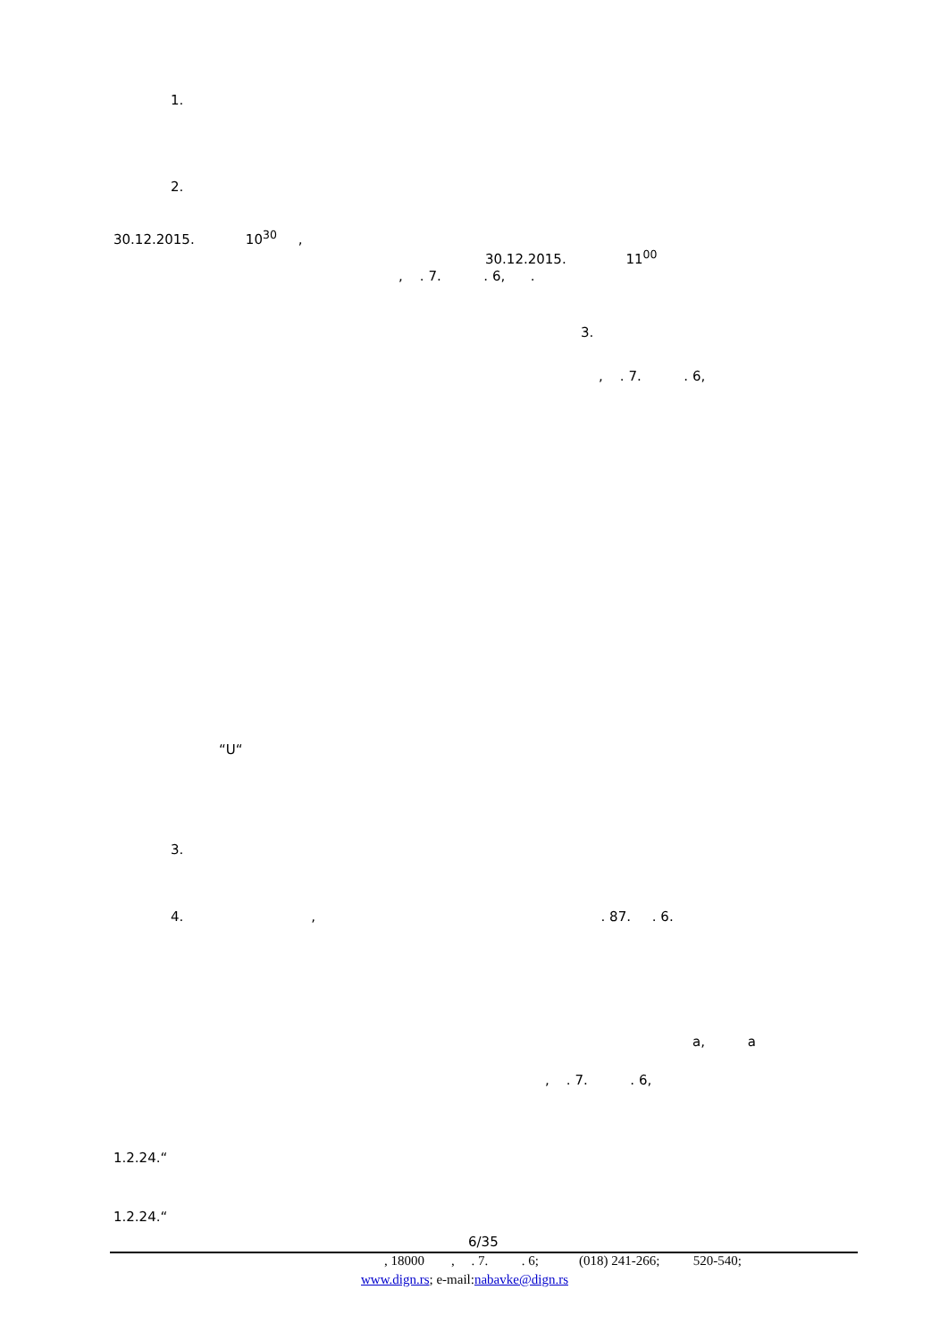1.
2.
30.12.2015. 10<sup>30</sup> ,
30.12.2015. 11<sup>00</sup>
, . 7. . 6, .
3.
, . 7. . 6,
“U“
3.
4. , . 87. . 6.
a, a
, . 7. . 6,
1.2.24.“
1.2.24.“
6/35
, 18000 , . 7. . 6; (018) 241-266; 520-540;
www.dign.rs; e-mail:nabavke@dign.rs